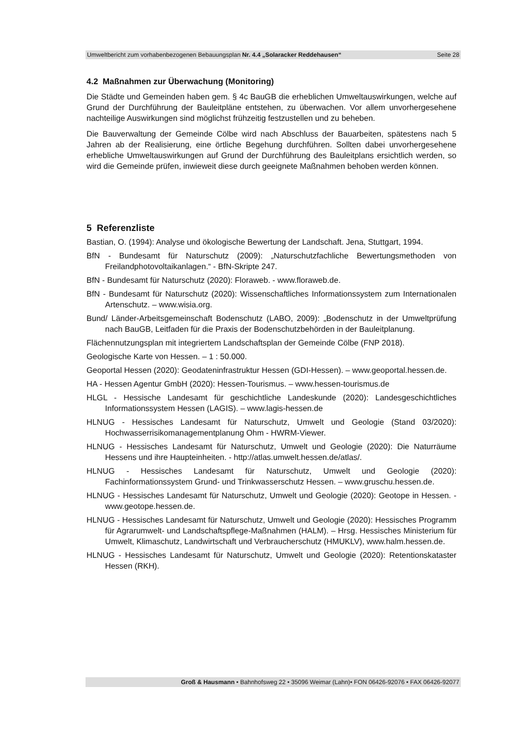Umweltbericht zum vorhabenbezogenen Bebauungsplan Nr. 4.4 „Solaracker Reddehausen“Seite 28
4.2 Maßnahmen zur Überwachung (Monitoring)
Die Städte und Gemeinden haben gem. § 4c BauGB die erheblichen Umweltauswirkungen, welche auf Grund der Durchführung der Bauleitpläne entstehen, zu überwachen. Vor allem unvorhergesehene nachteilige Auswirkungen sind möglichst frühzeitig festzustellen und zu beheben.
Die Bauverwaltung der Gemeinde Cölbe wird nach Abschluss der Bauarbeiten, spätestens nach 5 Jahren ab der Realisierung, eine örtliche Begehung durchführen. Sollten dabei unvorhergesehene erhebliche Umweltauswirkungen auf Grund der Durchführung des Bauleitplans ersichtlich werden, so wird die Gemeinde prüfen, inwieweit diese durch geeignete Maßnahmen behoben werden können.
5 Referenzliste
Bastian, O. (1994): Analyse und ökologische Bewertung der Landschaft. Jena, Stuttgart, 1994.
BfN - Bundesamt für Naturschutz (2009): „Naturschutzfachliche Bewertungsmethoden von Freilandphotovoltaikanlagen.“ - BfN-Skripte 247.
BfN - Bundesamt für Naturschutz (2020): Floraweb. - www.floraweb.de.
BfN - Bundesamt für Naturschutz (2020): Wissenschaftliches Informationssystem zum Internationalen Artenschutz. – www.wisia.org.
Bund/ Länder-Arbeitsgemeinschaft Bodenschutz (LABO, 2009): „Bodenschutz in der Umweltprüfung nach BauGB, Leitfaden für die Praxis der Bodenschutzbehörden in der Bauleitplanung.
Flächennutzungsplan mit integriertem Landschaftsplan der Gemeinde Cölbe (FNP 2018).
Geologische Karte von Hessen. – 1 : 50.000.
Geoportal Hessen (2020): Geodateninfrastruktur Hessen (GDI-Hessen). – www.geoportal.hessen.de.
HA - Hessen Agentur GmbH (2020): Hessen-Tourismus. – www.hessen-tourismus.de
HLGL - Hessische Landesamt für geschichtliche Landeskunde (2020): Landesgeschichtliches Informationssystem Hessen (LAGIS). – www.lagis-hessen.de
HLNUG - Hessisches Landesamt für Naturschutz, Umwelt und Geologie (Stand 03/2020): Hochwasserrisikomanagementplanung Ohm - HWRM-Viewer.
HLNUG - Hessisches Landesamt für Naturschutz, Umwelt und Geologie (2020): Die Naturräume Hessens und ihre Haupteinheiten. - http://atlas.umwelt.hessen.de/atlas/.
HLNUG - Hessisches Landesamt für Naturschutz, Umwelt und Geologie (2020): Fachinformationssystem Grund- und Trinkwasserschutz Hessen. – www.gruschu.hessen.de.
HLNUG - Hessisches Landesamt für Naturschutz, Umwelt und Geologie (2020): Geotope in Hessen. - www.geotope.hessen.de.
HLNUG - Hessisches Landesamt für Naturschutz, Umwelt und Geologie (2020): Hessisches Programm für Agrarumwelt- und Landschaftspflege-Maßnahmen (HALM). – Hrsg. Hessisches Ministerium für Umwelt, Klimaschutz, Landwirtschaft und Verbraucherschutz (HMUKLV), www.halm.hessen.de.
HLNUG - Hessisches Landesamt für Naturschutz, Umwelt und Geologie (2020): Retentionskataster Hessen (RKH).
Groß & Hausmann • Bahnhofsweg 22 • 35096 Weimar (Lahn)• FON 06426-92076 • FAX 06426-92077